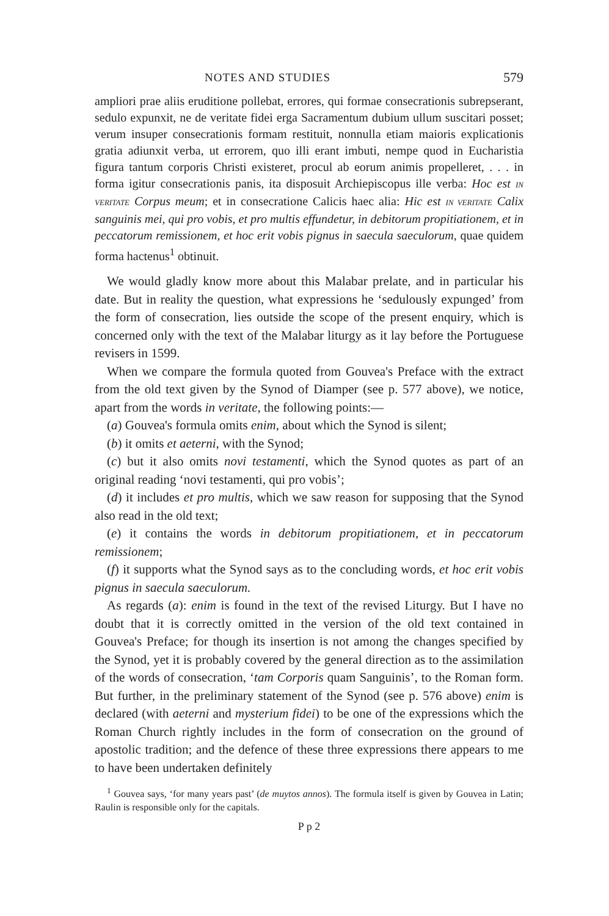NOTES AND STUDIES 579
ampliori prae aliis eruditione pollebat, errores, qui formae consecrationis subrepserant, sedulo expunxit, ne de veritate fidei erga Sacramentum dubium ullum suscitari posset; verum insuper consecrationis formam restituit, nonnulla etiam maioris explicationis gratia adiunxit verba, ut errorem, quo illi erant imbuti, nempe quod in Eucharistia figura tantum corporis Christi existeret, procul ab eorum animis propelleret, . . . in forma igitur consecrationis panis, ita disposuit Archiepiscopus ille verba: Hoc est IN VERITATE Corpus meum; et in consecratione Calicis haec alia: Hic est IN VERITATE Calix sanguinis mei, qui pro vobis, et pro multis effundetur, in debitorum propitiationem, et in peccatorum remissionem, et hoc erit vobis pignus in saecula saeculorum, quae quidem forma hactenus<sup>1</sup> obtinuit.
We would gladly know more about this Malabar prelate, and in particular his date. But in reality the question, what expressions he ‘sedulously expunged’ from the form of consecration, lies outside the scope of the present enquiry, which is concerned only with the text of the Malabar liturgy as it lay before the Portuguese revisers in 1599.
When we compare the formula quoted from Gouvea's Preface with the extract from the old text given by the Synod of Diamper (see p. 577 above), we notice, apart from the words in veritate, the following points:—
(a) Gouvea's formula omits enim, about which the Synod is silent;
(b) it omits et aeterni, with the Synod;
(c) but it also omits novi testamenti, which the Synod quotes as part of an original reading ‘novi testamenti, qui pro vobis’;
(d) it includes et pro multis, which we saw reason for supposing that the Synod also read in the old text;
(e) it contains the words in debitorum propitiationem, et in peccatorum remissionem;
(f) it supports what the Synod says as to the concluding words, et hoc erit vobis pignus in saecula saeculorum.
As regards (a): enim is found in the text of the revised Liturgy. But I have no doubt that it is correctly omitted in the version of the old text contained in Gouvea's Preface; for though its insertion is not among the changes specified by the Synod, yet it is probably covered by the general direction as to the assimilation of the words of consecration, ‘tam Corporis quam Sanguinis’, to the Roman form. But further, in the preliminary statement of the Synod (see p. 576 above) enim is declared (with aeterni and mysterium fidei) to be one of the expressions which the Roman Church rightly includes in the form of consecration on the ground of apostolic tradition; and the defence of these three expressions there appears to me to have been undertaken definitely
<sup>1</sup> Gouvea says, ‘for many years past’ (de muytos annos). The formula itself is given by Gouvea in Latin; Raulin is responsible only for the capitals.
P p 2